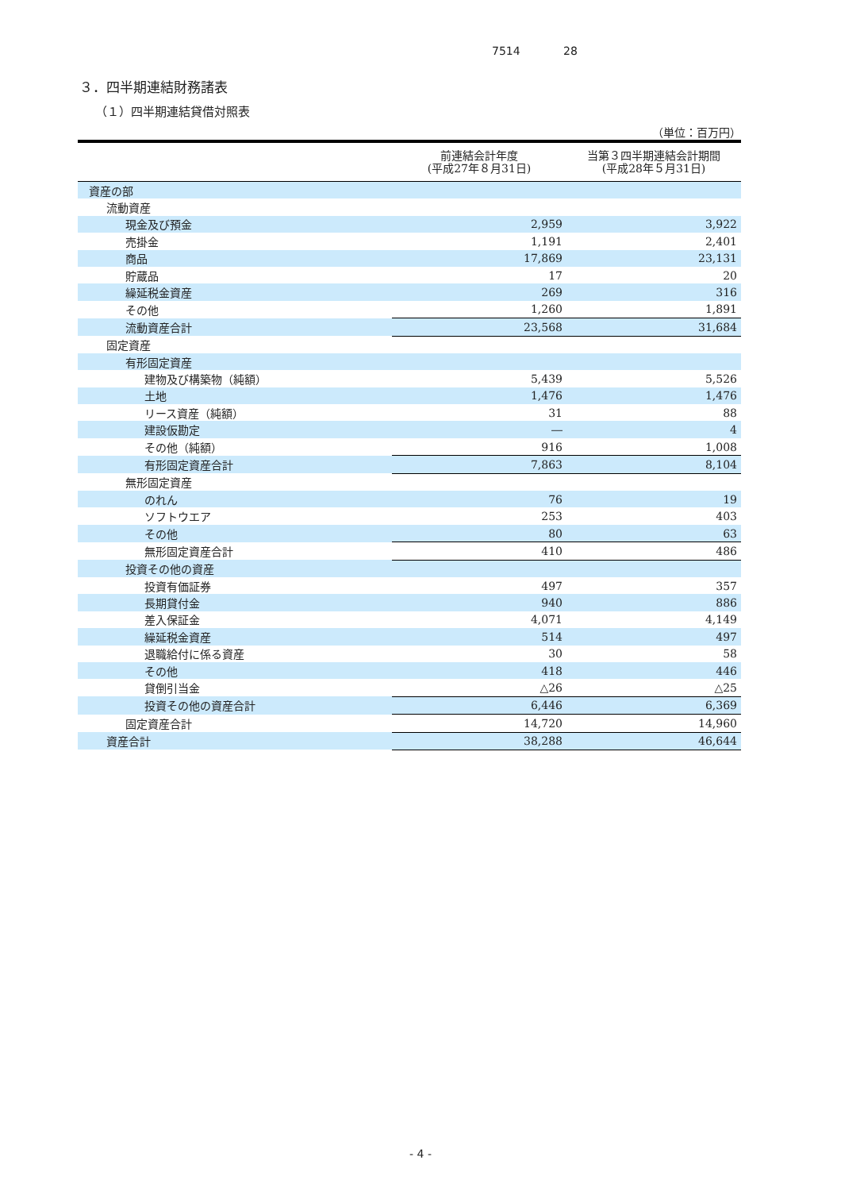7514 28
３．四半期連結財務諸表
（１）四半期連結貸借対照表
（単位：百万円）
| | 前連結会計年度 (平成27年８月31日) | 当第３四半期連結会計期間 (平成28年５月31日) |
| --- | --- | --- |
| 資産の部 | | |
| 流動資産 | | |
| 現金及び預金 | 2,959 | 3,922 |
| 売掛金 | 1,191 | 2,401 |
| 商品 | 17,869 | 23,131 |
| 貯蔵品 | 17 | 20 |
| 繰延税金資産 | 269 | 316 |
| その他 | 1,260 | 1,891 |
| 流動資産合計 | 23,568 | 31,684 |
| 固定資産 | | |
| 有形固定資産 | | |
| 建物及び構築物（純額） | 5,439 | 5,526 |
| 土地 | 1,476 | 1,476 |
| リース資産（純額） | 31 | 88 |
| 建設仮勘定 | ― | 4 |
| その他（純額） | 916 | 1,008 |
| 有形固定資産合計 | 7,863 | 8,104 |
| 無形固定資産 | | |
| のれん | 76 | 19 |
| ソフトウエア | 253 | 403 |
| その他 | 80 | 63 |
| 無形固定資産合計 | 410 | 486 |
| 投資その他の資産 | | |
| 投資有価証券 | 497 | 357 |
| 長期貸付金 | 940 | 886 |
| 差入保証金 | 4,071 | 4,149 |
| 繰延税金資産 | 514 | 497 |
| 退職給付に係る資産 | 30 | 58 |
| その他 | 418 | 446 |
| 貸倒引当金 | △26 | △25 |
| 投資その他の資産合計 | 6,446 | 6,369 |
| 固定資産合計 | 14,720 | 14,960 |
| 資産合計 | 38,288 | 46,644 |
- 4 -